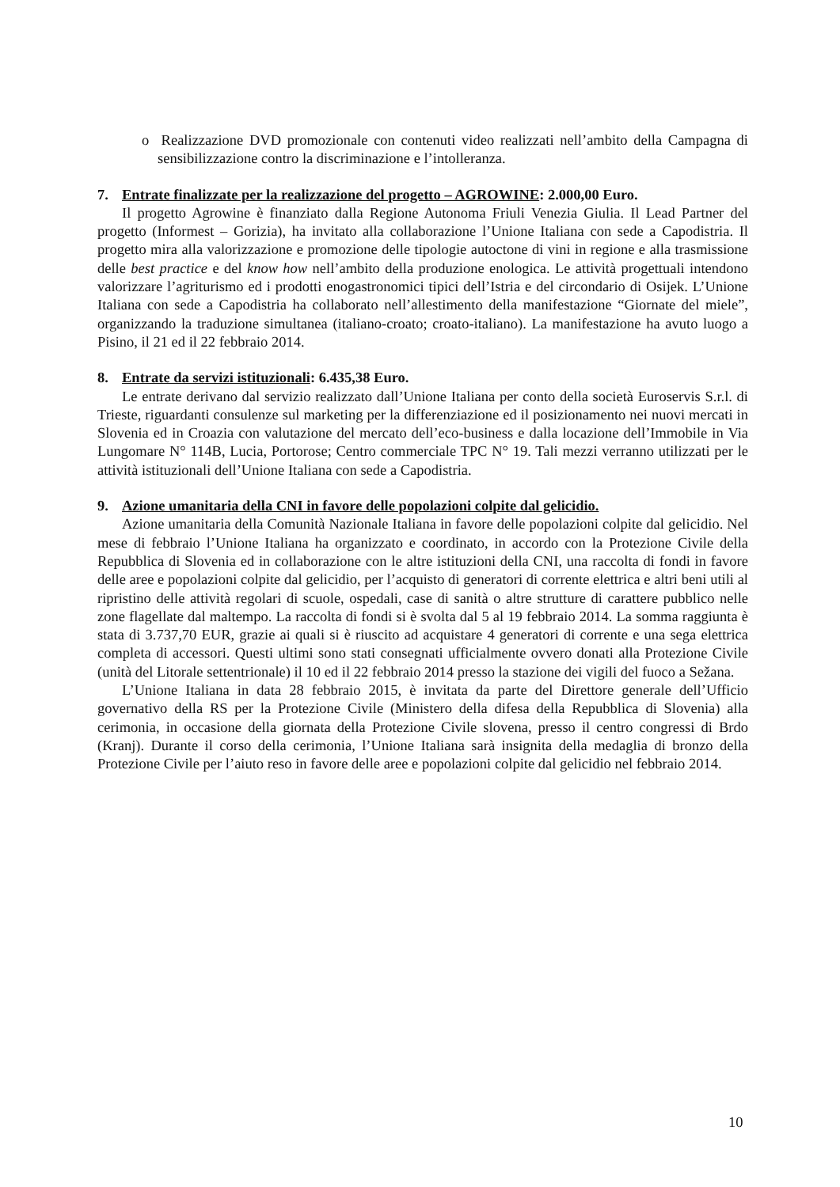o Realizzazione DVD promozionale con contenuti video realizzati nell’ambito della Campagna di sensibilizzazione contro la discriminazione e l’intolleranza.
7. Entrate finalizzate per la realizzazione del progetto – AGROWINE: 2.000,00 Euro.
Il progetto Agrowine è finanziato dalla Regione Autonoma Friuli Venezia Giulia. Il Lead Partner del progetto (Informest – Gorizia), ha invitato alla collaborazione l’Unione Italiana con sede a Capodistria. Il progetto mira alla valorizzazione e promozione delle tipologie autoctone di vini in regione e alla trasmissione delle best practice e del know how nell’ambito della produzione enologica. Le attività progettuali intendono valorizzare l’agriturismo ed i prodotti enogastronomici tipici dell’Istria e del circondario di Osijek. L’Unione Italiana con sede a Capodistria ha collaborato nell’allestimento della manifestazione “Giornate del miele”, organizzando la traduzione simultanea (italiano-croato; croato-italiano). La manifestazione ha avuto luogo a Pisino, il 21 ed il 22 febbraio 2014.
8. Entrate da servizi istituzionali: 6.435,38 Euro.
Le entrate derivano dal servizio realizzato dall’Unione Italiana per conto della società Euroservis S.r.l. di Trieste, riguardanti consulenze sul marketing per la differenziazione ed il posizionamento nei nuovi mercati in Slovenia ed in Croazia con valutazione del mercato dell’eco-business e dalla locazione dell’Immobile in Via Lungomare N° 114B, Lucia, Portorose; Centro commerciale TPC N° 19. Tali mezzi verranno utilizzati per le attività istituzionali dell’Unione Italiana con sede a Capodistria.
9. Azione umanitaria della CNI in favore delle popolazioni colpite dal gelicidio.
Azione umanitaria della Comunità Nazionale Italiana in favore delle popolazioni colpite dal gelicidio. Nel mese di febbraio l’Unione Italiana ha organizzato e coordinato, in accordo con la Protezione Civile della Repubblica di Slovenia ed in collaborazione con le altre istituzioni della CNI, una raccolta di fondi in favore delle aree e popolazioni colpite dal gelicidio, per l’acquisto di generatori di corrente elettrica e altri beni utili al ripristino delle attività regolari di scuole, ospedali, case di sanità o altre strutture di carattere pubblico nelle zone flagellate dal maltempo. La raccolta di fondi si è svolta dal 5 al 19 febbraio 2014. La somma raggiunta è stata di 3.737,70 EUR, grazie ai quali si è riuscito ad acquistare 4 generatori di corrente e una sega elettrica completa di accessori. Questi ultimi sono stati consegnati ufficialmente ovvero donati alla Protezione Civile (unità del Litorale settentrionale) il 10 ed il 22 febbraio 2014 presso la stazione dei vigili del fuoco a Sežana.
L’Unione Italiana in data 28 febbraio 2015, è invitata da parte del Direttore generale dell’Ufficio governativo della RS per la Protezione Civile (Ministero della difesa della Repubblica di Slovenia) alla cerimonia, in occasione della giornata della Protezione Civile slovena, presso il centro congressi di Brdo (Kranj). Durante il corso della cerimonia, l’Unione Italiana sarà insignita della medaglia di bronzo della Protezione Civile per l’aiuto reso in favore delle aree e popolazioni colpite dal gelicidio nel febbraio 2014.
10